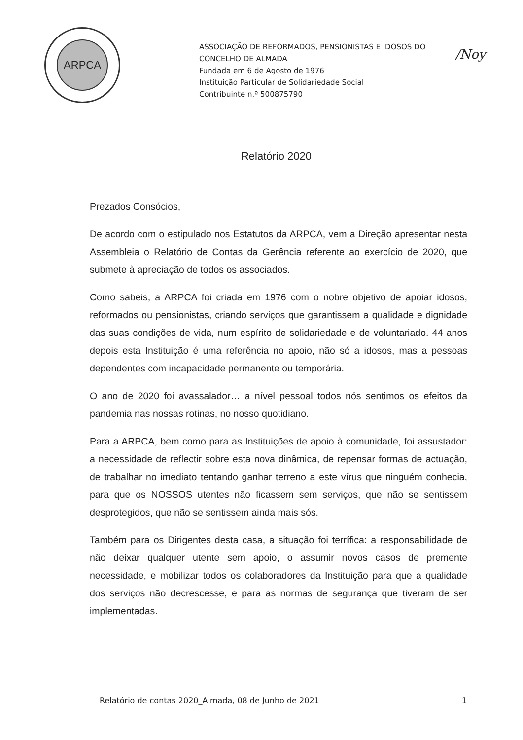ARPCA
ASSOCIAÇÃO DE REFORMADOS, PENSIONISTAS E IDOSOS DO
CONCELHO DE ALMADA
Fundada em 6 de Agosto de 1976
Instituição Particular de Solidariedade Social
Contribuinte n.º 500875790
/Noy
Relatório 2020
Prezados Consócios,
De acordo com o estipulado nos Estatutos da ARPCA, vem a Direção apresentar nesta Assembleia o Relatório de Contas da Gerência referente ao exercício de 2020, que submete à apreciação de todos os associados.
Como sabeis, a ARPCA foi criada em 1976 com o nobre objetivo de apoiar idosos, reformados ou pensionistas, criando serviços que garantissem a qualidade e dignidade das suas condições de vida, num espírito de solidariedade e de voluntariado. 44 anos depois esta Instituição é uma referência no apoio, não só a idosos, mas a pessoas dependentes com incapacidade permanente ou temporária.
O ano de 2020 foi avassalador… a nível pessoal todos nós sentimos os efeitos da pandemia nas nossas rotinas, no nosso quotidiano.
Para a ARPCA, bem como para as Instituições de apoio à comunidade, foi assustador: a necessidade de reflectir sobre esta nova dinâmica, de repensar formas de actuação, de trabalhar no imediato tentando ganhar terreno a este vírus que ninguém conhecia, para que os NOSSOS utentes não ficassem sem serviços, que não se sentissem desprotegidos, que não se sentissem ainda mais sós.
Também para os Dirigentes desta casa, a situação foi terrífica: a responsabilidade de não deixar qualquer utente sem apoio, o assumir novos casos de premente necessidade, e mobilizar todos os colaboradores da Instituição para que a qualidade dos serviços não decrescesse, e para as normas de segurança que tiveram de ser implementadas.
Relatório de contas 2020_Almada, 08 de Junho de 2021 1